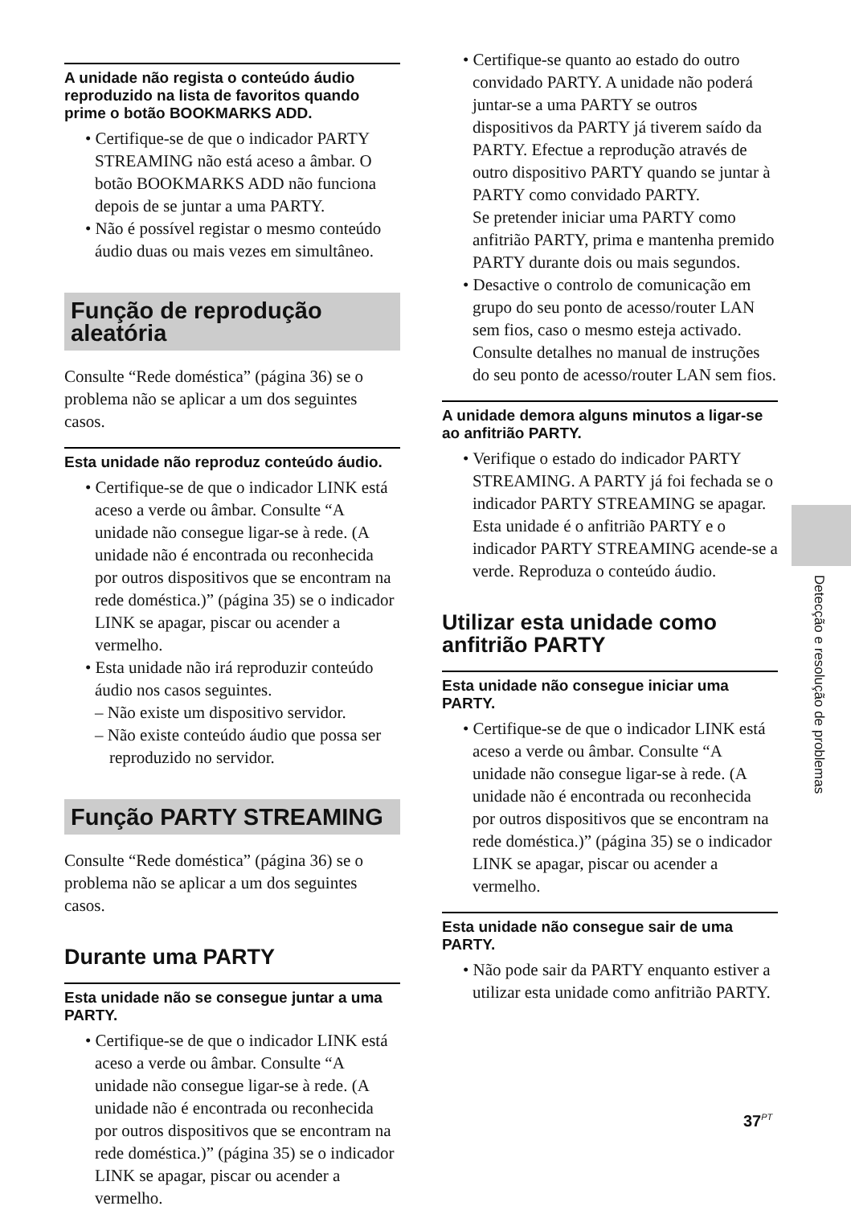A unidade não regista o conteúdo áudio reproduzido na lista de favoritos quando prime o botão BOOKMARKS ADD.
• Certifique-se de que o indicador PARTY STREAMING não está aceso a âmbar. O botão BOOKMARKS ADD não funciona depois de se juntar a uma PARTY.
• Não é possível registar o mesmo conteúdo áudio duas ou mais vezes em simultâneo.
Função de reprodução aleatória
Consulte “Rede doméstica” (página 36) se o problema não se aplicar a um dos seguintes casos.
Esta unidade não reproduz conteúdo áudio.
• Certifique-se de que o indicador LINK está aceso a verde ou âmbar. Consulte “A unidade não consegue ligar-se à rede. (A unidade não é encontrada ou reconhecida por outros dispositivos que se encontram na rede doméstica.)” (página 35) se o indicador LINK se apagar, piscar ou acender a vermelho.
• Esta unidade não irá reproduzir conteúdo áudio nos casos seguintes.
– Não existe um dispositivo servidor.
– Não existe conteúdo áudio que possa ser reproduzido no servidor.
Função PARTY STREAMING
Consulte “Rede doméstica” (página 36) se o problema não se aplicar a um dos seguintes casos.
Durante uma PARTY
Esta unidade não se consegue juntar a uma PARTY.
• Certifique-se de que o indicador LINK está aceso a verde ou âmbar. Consulte “A unidade não consegue ligar-se à rede. (A unidade não é encontrada ou reconhecida por outros dispositivos que se encontram na rede doméstica.)” (página 35) se o indicador LINK se apagar, piscar ou acender a vermelho.
• Certifique-se quanto ao estado do outro convidado PARTY. A unidade não poderá juntar-se a uma PARTY se outros dispositivos da PARTY já tiverem saído da PARTY. Efectue a reprodução através de outro dispositivo PARTY quando se juntar à PARTY como convidado PARTY.
Se pretender iniciar uma PARTY como anfitrião PARTY, prima e mantenha premido PARTY durante dois ou mais segundos.
• Desactive o controlo de comunicação em grupo do seu ponto de acesso/router LAN sem fios, caso o mesmo esteja activado. Consulte detalhes no manual de instruções do seu ponto de acesso/router LAN sem fios.
A unidade demora alguns minutos a ligar-se ao anfitrião PARTY.
• Verifique o estado do indicador PARTY STREAMING. A PARTY já foi fechada se o indicador PARTY STREAMING se apagar.
Esta unidade é o anfitrião PARTY e o indicador PARTY STREAMING acende-se a verde. Reproduza o conteúdo áudio.
Utilizar esta unidade como anfitrião PARTY
Esta unidade não consegue iniciar uma PARTY.
• Certifique-se de que o indicador LINK está aceso a verde ou âmbar. Consulte “A unidade não consegue ligar-se à rede. (A unidade não é encontrada ou reconhecida por outros dispositivos que se encontram na rede doméstica.)” (página 35) se o indicador LINK se apagar, piscar ou acender a vermelho.
Esta unidade não consegue sair de uma PARTY.
• Não pode sair da PARTY enquanto estiver a utilizar esta unidade como anfitrião PARTY.
Detecção e resolução de problemas
37<sup>PT</sup>